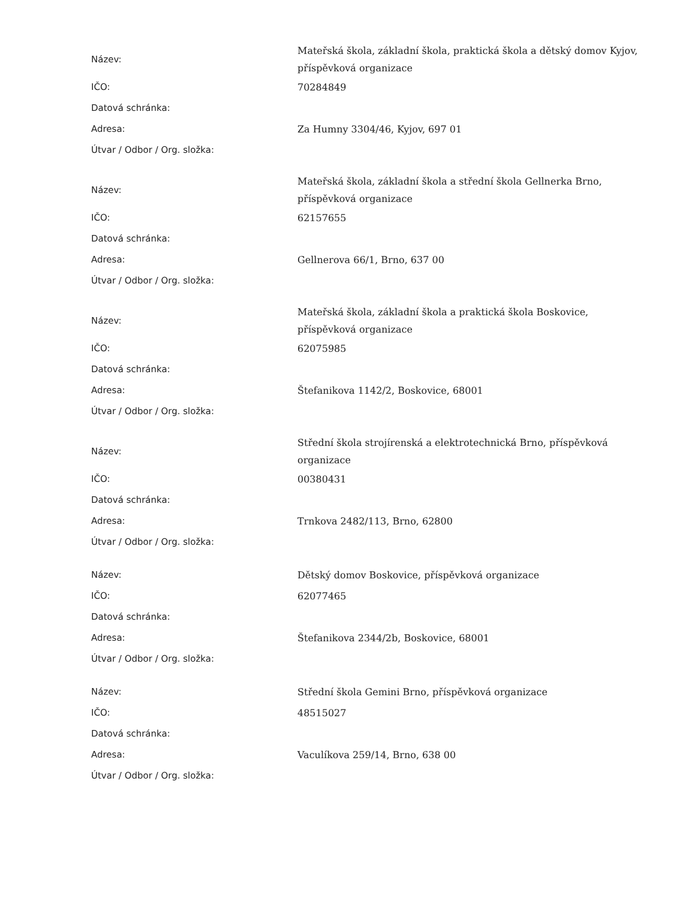| Název: | Mateřská škola, základní škola, praktická škola a dětský domov Kyjov, příspěvková organizace |
| IČO: | 70284849 |
| Datová schránka: | |
| Adresa: | Za Humny 3304/46, Kyjov, 697 01 |
| Útvar / Odbor / Org. složka: | |
| Název: | Mateřská škola, základní škola a střední škola Gellnerka Brno, příspěvková organizace |
| IČO: | 62157655 |
| Datová schránka: | |
| Adresa: | Gellnerova 66/1, Brno, 637 00 |
| Útvar / Odbor / Org. složka: | |
| Název: | Mateřská škola, základní škola a praktická škola Boskovice, příspěvková organizace |
| IČO: | 62075985 |
| Datová schránka: | |
| Adresa: | Štefanikova 1142/2, Boskovice, 68001 |
| Útvar / Odbor / Org. složka: | |
| Název: | Střední škola strojírenská a elektrotechnická Brno, příspěvková organizace |
| IČO: | 00380431 |
| Datová schránka: | |
| Adresa: | Trnkova 2482/113, Brno, 62800 |
| Útvar / Odbor / Org. složka: | |
| Název: | Dětský domov Boskovice, příspěvková organizace |
| IČO: | 62077465 |
| Datová schránka: | |
| Adresa: | Štefanikova 2344/2b, Boskovice, 68001 |
| Útvar / Odbor / Org. složka: | |
| Název: | Střední škola Gemini Brno, příspěvková organizace |
| IČO: | 48515027 |
| Datová schránka: | |
| Adresa: | Vaculíkova 259/14, Brno, 638 00 |
| Útvar / Odbor / Org. složka: | |